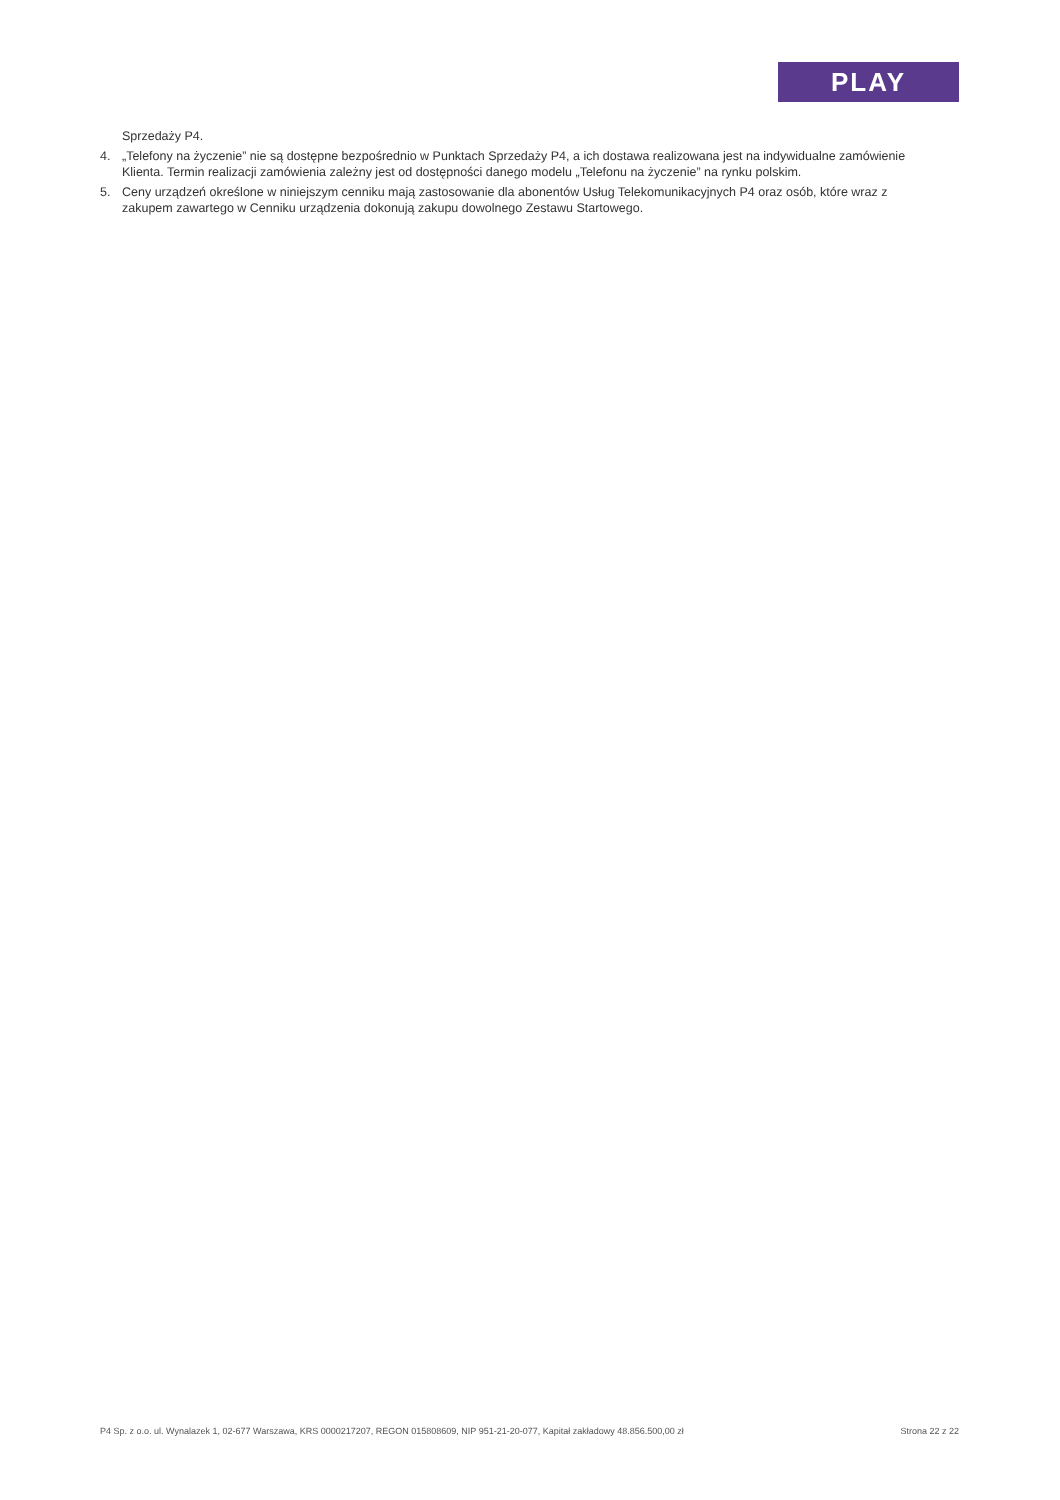PLAY
Sprzedaży P4.
4. „Telefony na życzenie” nie są dostępne bezpośrednio w Punktach Sprzedaży P4, a ich dostawa realizowana jest na indywidualne zamówienie Klienta. Termin realizacji zamówienia zależny jest od dostępności danego modelu „Telefonu na życzenie” na rynku polskim.
5. Ceny urządzeń określone w niniejszym cenniku mają zastosowanie dla abonentów Usług Telekomunikacyjnych P4 oraz osób, które wraz z zakupem zawartego w Cenniku urządzenia dokonują zakupu dowolnego Zestawu Startowego.
P4 Sp. z o.o. ul. Wynalazek 1, 02-677 Warszawa, KRS 0000217207, REGON 015808609, NIP 951-21-20-077, Kapitał zakładowy 48.856.500,00 zł Strona 22 z 22